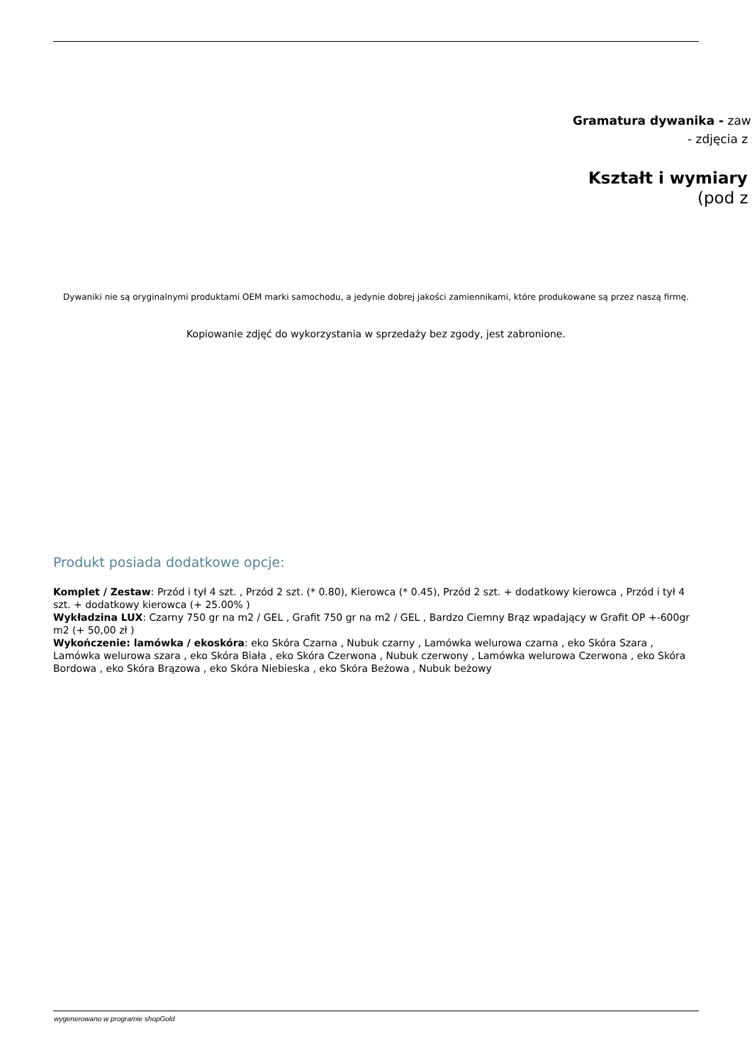Gramatura dywanika - zaw
- zdjęcia z
Kształt i wymiary
(pod z
Dywaniki nie są oryginalnymi produktami OEM marki samochodu, a jedynie dobrej jakości zamiennikami, które produkowane są przez naszą firmę.
Kopiowanie zdjęć do wykorzystania w sprzedaży bez zgody, jest zabronione.
Produkt posiada dodatkowe opcje:
Komplet / Zestaw: Przód i tył 4 szt. , Przód 2 szt. (* 0.80), Kierowca (* 0.45), Przód 2 szt. + dodatkowy kierowca , Przód i tył 4 szt. + dodatkowy kierowca (+ 25.00% )
Wykładzina LUX: Czarny 750 gr na m2 / GEL , Grafit 750 gr na m2 / GEL , Bardzo Ciemny Brąz wpadający w Grafit OP +-600gr m2 (+ 50,00 zł )
Wykończenie: lamówka / ekoskóra: eko Skóra Czarna , Nubuk czarny , Lamówka welurowa czarna , eko Skóra Szara , Lamówka welurowa szara , eko Skóra Biała , eko Skóra Czerwona , Nubuk czerwony , Lamówka welurowa Czerwona , eko Skóra Bordowa , eko Skóra Brązowa , eko Skóra Niebieska , eko Skóra Beżowa , Nubuk beżowy
wygenerowano w programie shopGold